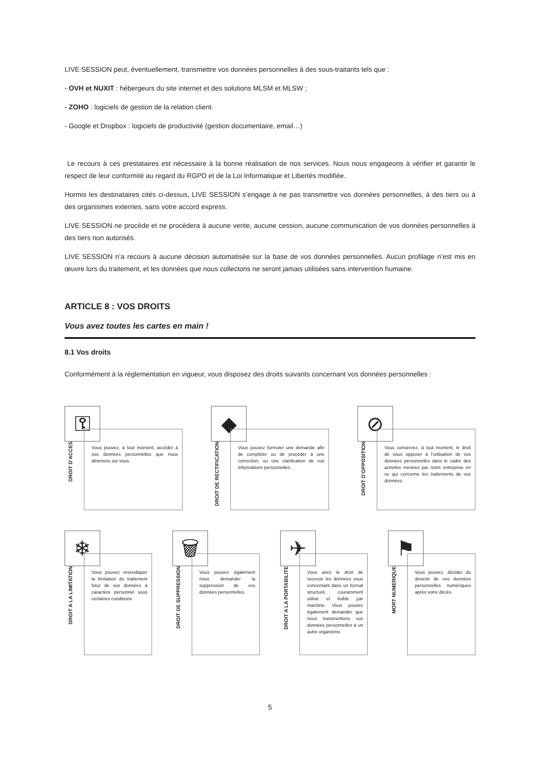LIVE SESSION peut, éventuellement, transmettre vos données personnelles à des sous-traitants tels que :
- OVH et NUXIT : hébergeurs du site internet et des solutions MLSM et MLSW ;
- ZOHO : logiciels de gestion de la relation client.
- Google et Dropbox : logiciels de productivité (gestion documentaire, email…)
Le recours à ces prestataires est nécessaire à la bonne réalisation de nos services. Nous nous engageons à vérifier et garantir le respect de leur conformité au regard du RGPD et de la Loi Informatique et Libertés modifiée.
Hormis les destinataires cités ci-dessus, LIVE SESSION s’engage à ne pas transmettre vos données personnelles, à des tiers ou à des organismes externes, sans votre accord express.
LIVE SESSION ne procède et ne procèdera à aucune vente, aucune cession, aucune communication de vos données personnelles à des tiers non autorisés.
LIVE SESSION n’a recours à aucune décision automatisée sur la base de vos données personnelles. Aucun profilage n’est mis en œuvre lors du traitement, et les données que nous collectons ne seront jamais utilisées sans intervention humaine.
ARTICLE 8 : VOS DROITS
Vous avez toutes les cartes en main !
8.1 Vos droits
Conformément à la réglementation en vigueur, vous disposez des droits suivants concernant vos données personnelles :
⚿
DROIT D’ACCES
Vous pouvez, à tout moment, accéder à vos données personnelles que nous détenons sur vous.
◆
DROIT DE RECTIFICATION
Vous pouvez formuler une demande afin de compléter ou de procéder à une correction, ou une clarification de vos informations personnelles.
⊘
DROIT D’OPPOSITION
Vous conservez, à tout moment, le droit de vous opposer à l’utilisation de vos données personnelles dans le cadre des activités menées par notre entreprise en ce qui concerne les traitements de vos données.
❄
DROIT A LA LIMITATION
Vous pouvez revendiquer la limitation du traitement futur de vos données à caractère personnel sous certaines conditions
🗑
DROIT DE SUPPRESSION
Vous pouvez également nous demander la suppression de vos données personnelles.
✈
DROIT A LA PORTABILITE
Vous avez le droit de recevoir les données vous concernant dans un format structuré, couramment utilisé et lisible par machine. Vous pouvez également demander que nous transmettions vos données personnelles à un autre organisme.
⚑
MORT NUMERIQUE
Vous pouvez, décider du devenir de vos données personnelles numériques après votre décès.
5